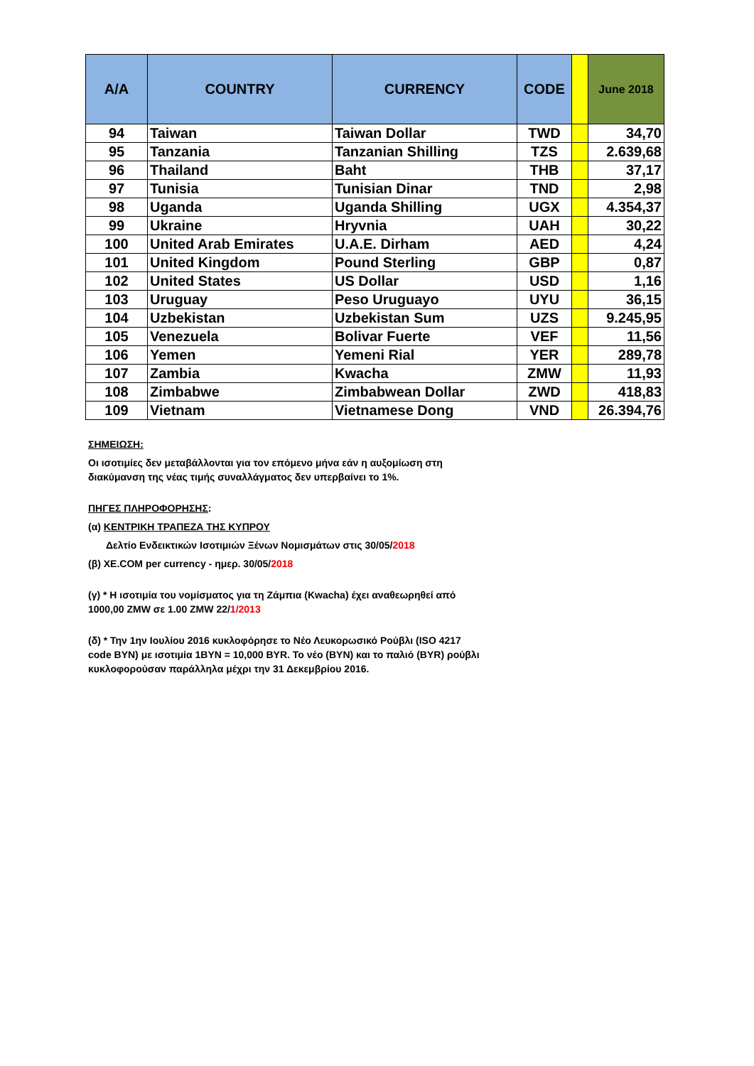| A/A | COUNTRY | CURRENCY | CODE | | June 2018 |
| --- | --- | --- | --- | --- | --- |
| 94 | Taiwan | Taiwan Dollar | TWD | | 34,70 |
| 95 | Tanzania | Tanzanian Shilling | TZS | | 2.639,68 |
| 96 | Thailand | Baht | THB | | 37,17 |
| 97 | Tunisia | Tunisian Dinar | TND | | 2,98 |
| 98 | Uganda | Uganda Shilling | UGX | | 4.354,37 |
| 99 | Ukraine | Hryvnia | UAH | | 30,22 |
| 100 | United Arab Emirates | U.A.E. Dirham | AED | | 4,24 |
| 101 | United Kingdom | Pound Sterling | GBP | | 0,87 |
| 102 | United States | US Dollar | USD | | 1,16 |
| 103 | Uruguay | Peso Uruguayo | UYU | | 36,15 |
| 104 | Uzbekistan | Uzbekistan Sum | UZS | | 9.245,95 |
| 105 | Venezuela | Bolivar Fuerte | VEF | | 11,56 |
| 106 | Yemen | Yemeni Rial | YER | | 289,78 |
| 107 | Zambia | Kwacha | ZMW | | 11,93 |
| 108 | Zimbabwe | Zimbabwean Dollar | ZWD | | 418,83 |
| 109 | Vietnam | Vietnamese Dong | VND | | 26.394,76 |
ΣΗΜΕΙΩΣΗ:
Οι ισοτιμίες δεν μεταβάλλονται για τον επόμενο μήνα εάν η αυξομίωση στη
διακύμανση της νέας τιμής συναλλάγματος δεν υπερβαίνει το 1%.
ΠΗΓΕΣ ΠΛΗΡΟΦΟΡΗΣΗΣ:
(α) ΚΕΝΤΡΙΚΗ ΤΡΑΠΕΖΑ ΤΗΣ ΚΥΠΡΟΥ
Δελτίο Ενδεικτικών Ισοτιμιών Ξένων Νομισμάτων στις 30/05/2018
(β) XE.COM per currency - ημερ. 30/05/2018
(γ) * Η ισοτιμία του νομίσματος για τη Ζάμπια (Kwacha) έχει αναθεωρηθεί από
1000,00 ZMW σε 1.00 ZMW 22/1/2013
(δ) * Την 1ην Ιουλίου 2016 κυκλοφόρησε το Νέο Λευκορωσικό Ρούβλι (ISO 4217
code BYN) με ισοτιμία 1BYN = 10,000 BYR. Το νέο (BYN) και το παλιό (BYR) ρούβλι
κυκλοφορούσαν παράλληλα μέχρι την 31 Δεκεμβρίου 2016.